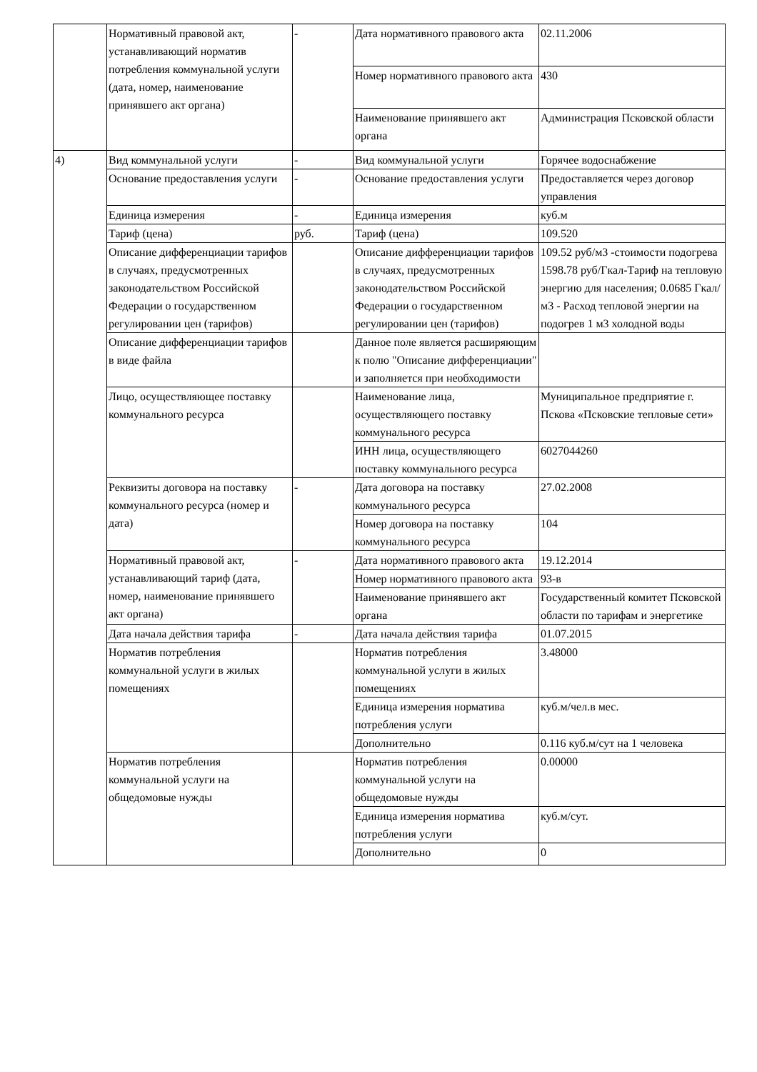| | Нормативный правовой акт, устанавливающий норматив потребления коммунальной услуги (дата, номер, наименование принявшего акт органа) | - | Дата нормативного правового акта | 02.11.2006 |
| | | | Номер нормативного правового акта | 430 |
| | | | Наименование принявшего акт органа | Администрация Псковской области |
| 4) | Вид коммунальной услуги | - | Вид коммунальной услуги | Горячее водоснабжение |
| | Основание предоставления услуги | - | Основание предоставления услуги | Предоставляется через договор управления |
| | Единица измерения | - | Единица измерения | куб.м |
| | Тариф (цена) | руб. | Тариф (цена) | 109.520 |
| | Описание дифференциации тарифов в случаях, предусмотренных законодательством Российской Федерации о государственном регулировании цен (тарифов) | | Описание дифференциации тарифов в случаях, предусмотренных законодательством Российской Федерации о государственном регулировании цен (тарифов) | 109.52 руб/м3 -стоимости подогрева 1598.78 руб/Гкал-Тариф на тепловую энергию для населения; 0.0685 Гкал/м3 - Расход тепловой энергии на подогрев 1 м3 холодной воды |
| | Описание дифференциации тарифов в виде файла | | Данное поле является расширяющим к полю "Описание дифференциации" и заполняется при необходимости | |
| | Лицо, осуществляющее поставку коммунального ресурса | | Наименование лица, осуществляющего поставку коммунального ресурса | Муниципальное предприятие г. Пскова «Псковские тепловые сети» |
| | | | ИНН лица, осуществляющего поставку коммунального ресурса | 6027044260 |
| | Реквизиты договора на поставку коммунального ресурса (номер и дата) | - | Дата договора на поставку коммунального ресурса | 27.02.2008 |
| | | | Номер договора на поставку коммунального ресурса | 104 |
| | Нормативный правовой акт, устанавливающий тариф (дата, номер, наименование принявшего акт органа) | - | Дата нормативного правового акта | 19.12.2014 |
| | | | Номер нормативного правового акта | 93-в |
| | | | Наименование принявшего акт органа | Государственный комитет Псковской области по тарифам и энергетике |
| | Дата начала действия тарифа | - | Дата начала действия тарифа | 01.07.2015 |
| | Норматив потребления коммунальной услуги в жилых помещениях | | Норматив потребления коммунальной услуги в жилых помещениях | 3.48000 |
| | | | Единица измерения норматива потребления услуги | куб.м/чел.в мес. |
| | | | Дополнительно | 0.116 куб.м/сут на 1 человека |
| | Норматив потребления коммунальной услуги на общедомовые нужды | | Норматив потребления коммунальной услуги на общедомовые нужды | 0.00000 |
| | | | Единица измерения норматива потребления услуги | куб.м/сут. |
| | | | Дополнительно | 0 |